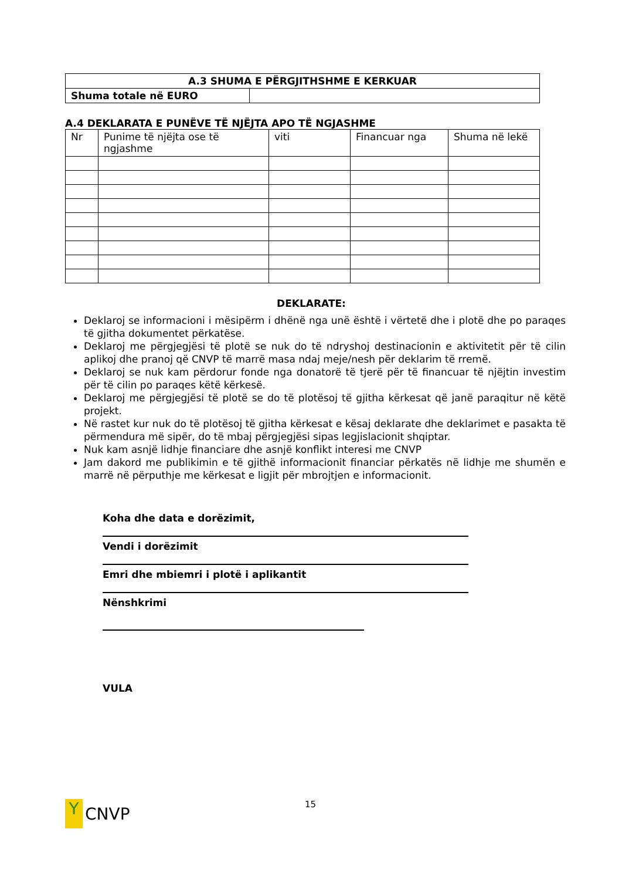| A.3 SHUMA E PËRGJITHSHME E KERKUAR | |
| --- | --- |
| Shuma totale në EURO | |
A.4 DEKLARATA E PUNËVE TË NJËJTA APO TË NGJASHME
| Nr | Punime të njëjta ose të ngjashme | viti | Financuar nga | Shuma në lekë |
| --- | --- | --- | --- | --- |
DEKLARATE:
Deklaroj se informacioni i mësipërm i dhënë nga unë është i vërtetë dhe i plotë dhe po paraqes të gjitha dokumentet përkatëse.
Deklaroj me përgjegjësi të plotë se nuk do të ndryshoj destinacionin e aktivitetit për të cilin aplikoj dhe pranoj që CNVP të marrë masa ndaj meje/nesh për deklarim të rremë.
Deklaroj se nuk kam përdorur fonde nga donatorë të tjerë për të financuar të njëjtin investim për të cilin po paraqes këtë kërkesë.
Deklaroj me përgjegjësi të plotë se do të plotësoj të gjitha kërkesat që janë paraqitur në këtë projekt.
Në rastet kur nuk do të plotësoj të gjitha kërkesat e kësaj deklarate dhe deklarimet e pasakta të përmendura më sipër, do të mbaj përgjegjësi sipas legjislacionit shqiptar.
Nuk kam asnjë lidhje financiare dhe asnjë konflikt interesi me CNVP
Jam dakord me publikimin e të gjithë informacionit financiar përkatës në lidhje me shumën e marrë në përputhje me kërkesat e ligjit për mbrojtjen e informacionit.
Koha dhe data e dorëzimit,
Vendi i dorëzimit
Emri dhe mbiemri i plotë i aplikantit
Nënshkrimi
VULA
Y
CNVP
15